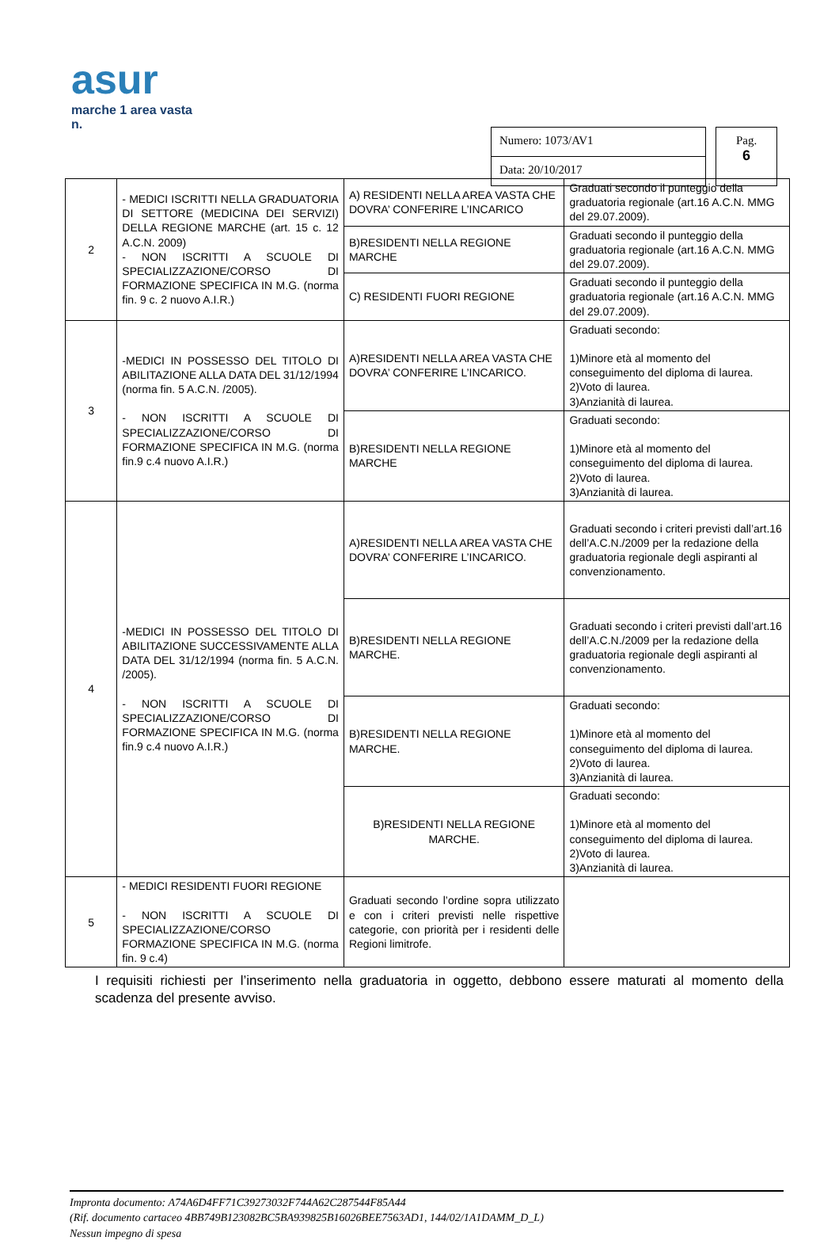asur
marche 1 area vasta n.
Numero: 1073/AV1
Data: 20/10/2017
Pag.
6
| 2 | - MEDICI ISCRITTI NELLA GRADUATORIA DI SETTORE (MEDICINA DEI SERVIZI) DELLA REGIONE MARCHE (art. 15 c. 12 A.C.N. 2009) - NON ISCRITTI A SCUOLE DI SPECIALIZZAZIONE/CORSO DI FORMAZIONE SPECIFICA IN M.G. (norma fin. 9 c. 2 nuovo A.I.R.) | A) RESIDENTI NELLA AREA VASTA CHE DOVRA’ CONFERIRE L’INCARICO | Graduati secondo il punteggio della graduatoria regionale (art.16 A.C.N. MMG del 29.07.2009). |
| | | B)RESIDENTI NELLA REGIONE MARCHE | Graduati secondo il punteggio della graduatoria regionale (art.16 A.C.N. MMG del 29.07.2009). |
| | | C) RESIDENTI FUORI REGIONE | Graduati secondo il punteggio della graduatoria regionale (art.16 A.C.N. MMG del 29.07.2009). |
| 3 | -MEDICI IN POSSESSO DEL TITOLO DI ABILITAZIONE ALLA DATA DEL 31/12/1994 (norma fin. 5 A.C.N. /2005). - NON ISCRITTI A SCUOLE DI SPECIALIZZAZIONE/CORSO DI FORMAZIONE SPECIFICA IN M.G. (norma fin.9 c.4 nuovo A.I.R.) | A)RESIDENTI NELLA AREA VASTA CHE DOVRA’ CONFERIRE L’INCARICO. | Graduati secondo: 1)Minore età al momento del conseguimento del diploma di laurea. 2)Voto di laurea. 3)Anzianità di laurea. |
| | | B)RESIDENTI NELLA REGIONE MARCHE | Graduati secondo: 1)Minore età al momento del conseguimento del diploma di laurea. 2)Voto di laurea. 3)Anzianità di laurea. |
| 4 | -MEDICI IN POSSESSO DEL TITOLO DI ABILITAZIONE SUCCESSIVAMENTE ALLA DATA DEL 31/12/1994 (norma fin. 5 A.C.N. /2005). - NON ISCRITTI A SCUOLE DI SPECIALIZZAZIONE/CORSO DI FORMAZIONE SPECIFICA IN M.G. (norma fin.9 c.4 nuovo A.I.R.) | A)RESIDENTI NELLA AREA VASTA CHE DOVRA’ CONFERIRE L’INCARICO. | Graduati secondo i criteri previsti dall’art.16 dell’A.C.N./2009 per la redazione della graduatoria regionale degli aspiranti al convenzionamento. |
| | | B)RESIDENTI NELLA REGIONE MARCHE. | Graduati secondo i criteri previsti dall’art.16 dell’A.C.N./2009 per la redazione della graduatoria regionale degli aspiranti al convenzionamento. |
| | | B)RESIDENTI NELLA REGIONE MARCHE. | Graduati secondo: 1)Minore età al momento del conseguimento del diploma di laurea. 2)Voto di laurea. 3)Anzianità di laurea. |
| | | B)RESIDENTI NELLA REGIONE MARCHE. | Graduati secondo: 1)Minore età al momento del conseguimento del diploma di laurea. 2)Voto di laurea. 3)Anzianità di laurea. |
| 5 | - MEDICI RESIDENTI FUORI REGIONE - NON ISCRITTI A SCUOLE DI SPECIALIZZAZIONE/CORSO FORMAZIONE SPECIFICA IN M.G. (norma fin. 9 c.4) | Graduati secondo l’ordine sopra utilizzato e con i criteri previsti nelle rispettive categorie, con priorità per i residenti delle Regioni limitrofe. | |
I requisiti richiesti per l’inserimento nella graduatoria in oggetto, debbono essere maturati al momento della scadenza del presente avviso.
Impronta documento: A74A6D4FF71C39273032F744A62C287544F85A44
(Rif. documento cartaceo 4BB749B123082BC5BA939825B16026BEE7563AD1, 144/02/1A1DAMM_D_L)
Nessun impegno di spesa